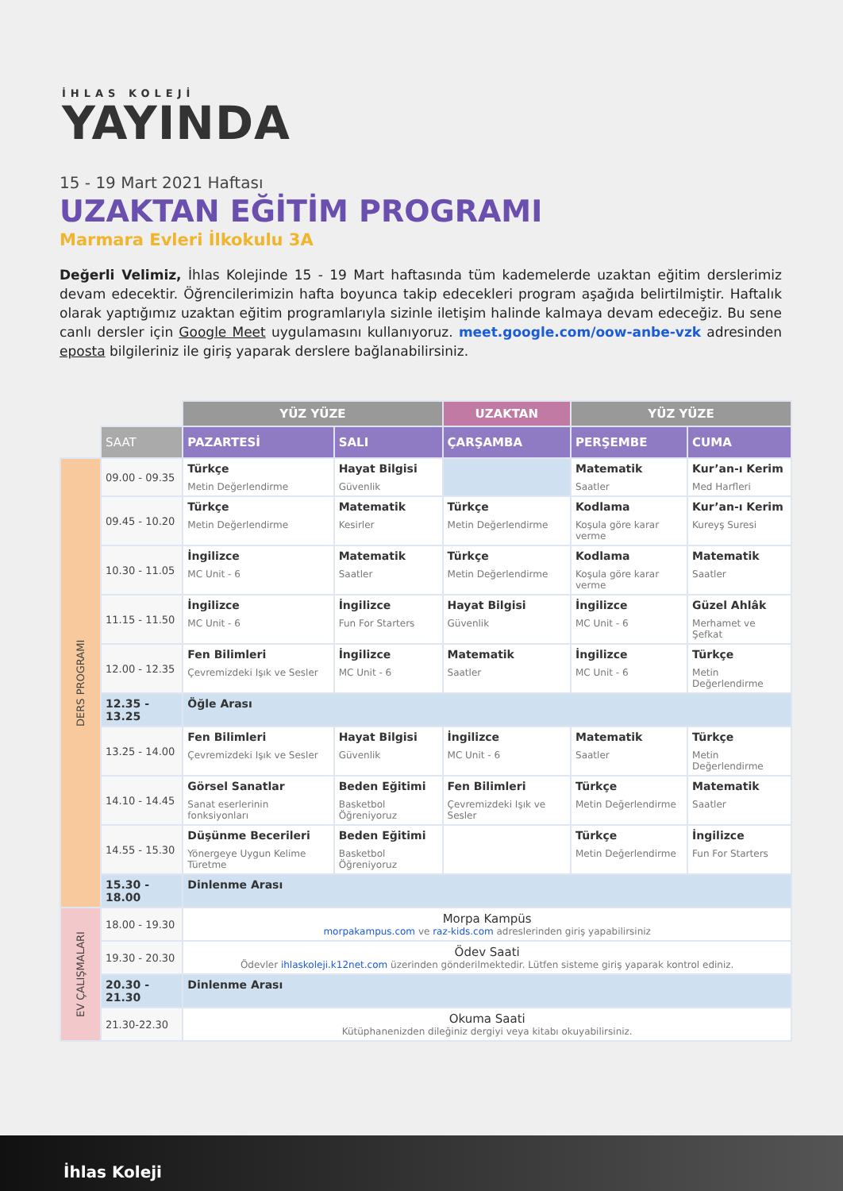İHLAS KOLEJİ
YAYINDA
15 - 19 Mart 2021 Haftası
UZAKTAN EĞİTİM PROGRAMI
Marmara Evleri İlkokulu 3A
Değerli Velimiz, İhlas Kolejinde 15 - 19 Mart haftasında tüm kademelerde uzaktan eğitim derslerimiz devam edecektir. Öğrencilerimizin hafta boyunca takip edecekleri program aşağıda belirtilmiştir. Haftalık olarak yaptığımız uzaktan eğitim programlarıyla sizinle iletişim halinde kalmaya devam edeceğiz. Bu sene canlı dersler için Google Meet uygulamasını kullanıyoruz. meet.google.com/oow-anbe-vzk adresinden eposta bilgileriniz ile giriş yaparak derslere bağlanabilirsiniz.
| | | YÜZ YÜZE | | UZAKTAN | YÜZ YÜZE | |
| --- | --- | --- | --- | --- | --- | --- |
| | SAAT | PAZARTESİ | SALI | ÇARŞAMBA | PERŞEMBE | CUMA |
| DERS PROGRAMI | 09.00 - 09.35 | Türkçe Metin Değerlendirme | Hayat Bilgisi Güvenlik | | Matematik Saatler | Kur’an-ı Kerim Med Harfleri |
| | 09.45 - 10.20 | Türkçe Metin Değerlendirme | Matematik Kesirler | Türkçe Metin Değerlendirme | Kodlama Koşula göre karar verme | Kur’an-ı Kerim Kureyş Suresi |
| | 10.30 - 11.05 | İngilizce MC Unit - 6 | Matematik Saatler | Türkçe Metin Değerlendirme | Kodlama Koşula göre karar verme | Matematik Saatler |
| | 11.15 - 11.50 | İngilizce MC Unit - 6 | İngilizce Fun For Starters | Hayat Bilgisi Güvenlik | İngilizce MC Unit - 6 | Güzel Ahlâk Merhamet ve Şefkat |
| | 12.00 - 12.35 | Fen Bilimleri Çevremizdeki Işık ve Sesler | İngilizce MC Unit - 6 | Matematik Saatler | İngilizce MC Unit - 6 | Türkçe Metin Değerlendirme |
| | 12.35 - 13.25 | Öğle Arası | | | | |
| | 13.25 - 14.00 | Fen Bilimleri Çevremizdeki Işık ve Sesler | Hayat Bilgisi Güvenlik | İngilizce MC Unit - 6 | Matematik Saatler | Türkçe Metin Değerlendirme |
| | 14.10 - 14.45 | Görsel Sanatlar Sanat eserlerinin fonksiyonları | Beden Eğitimi Basketbol Öğreniyoruz | Fen Bilimleri Çevremizdeki Işık ve Sesler | Türkçe Metin Değerlendirme | Matematik Saatler |
| | 14.55 - 15.30 | Düşünme Becerileri Yönergeye Uygun Kelime Türetme | Beden Eğitimi Basketbol Öğreniyoruz | | Türkçe Metin Değerlendirme | İngilizce Fun For Starters |
| | 15.30 - 18.00 | Dinlenme Arası | | | | |
| EV ÇALIŞMALARI | 18.00 - 19.30 | Morpa Kampüs morpakampus.com ve raz-kids.com adreslerinden giriş yapabilirsiniz | | | | |
| | 19.30 - 20.30 | Ödev Saati Ödevler ihlaskoleji.k12net.com üzerinden gönderilmektedir. Lütfen sisteme giriş yaparak kontrol ediniz. | | | | |
| | 20.30 - 21.30 | Dinlenme Arası | | | | |
| | 21.30-22.30 | Okuma Saati Kütüphanenizden dileğiniz dergiyi veya kitabı okuyabilirsiniz. | | | | |
İhlas Koleji